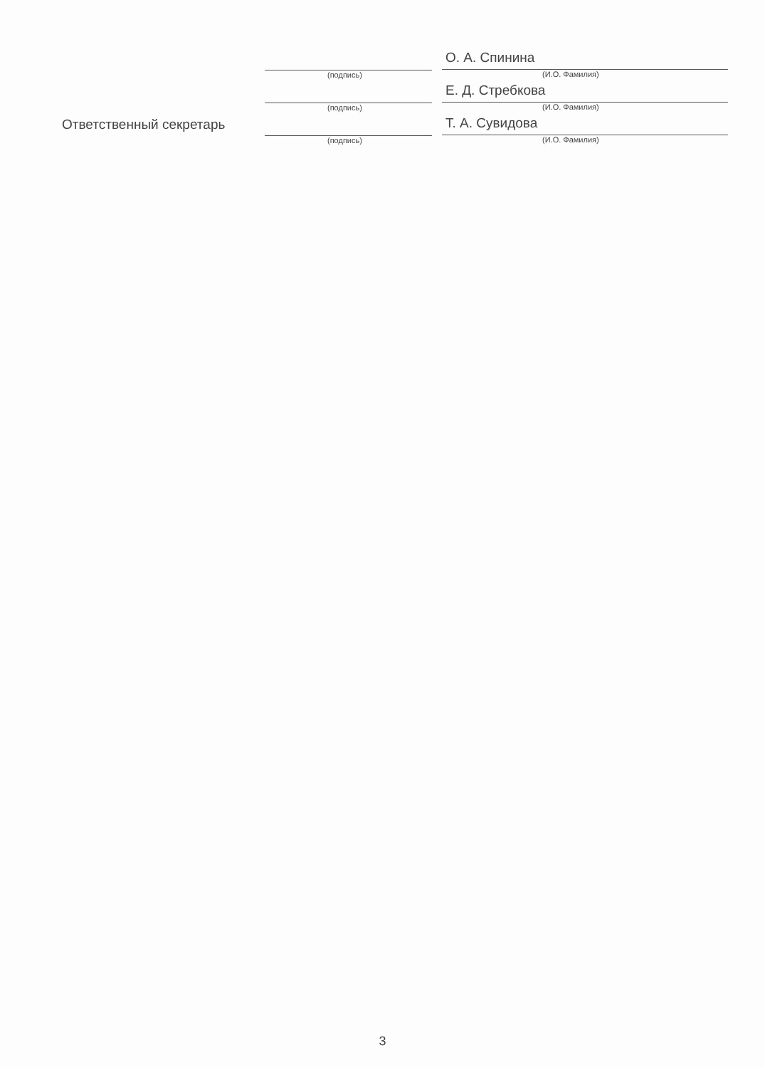(подпись)
О. А. Спинина
(И.О. Фамилия)
(подпись)
Е. Д. Стребкова
(И.О. Фамилия)
Ответственный секретарь
(подпись)
Т. А. Сувидова
(И.О. Фамилия)
3